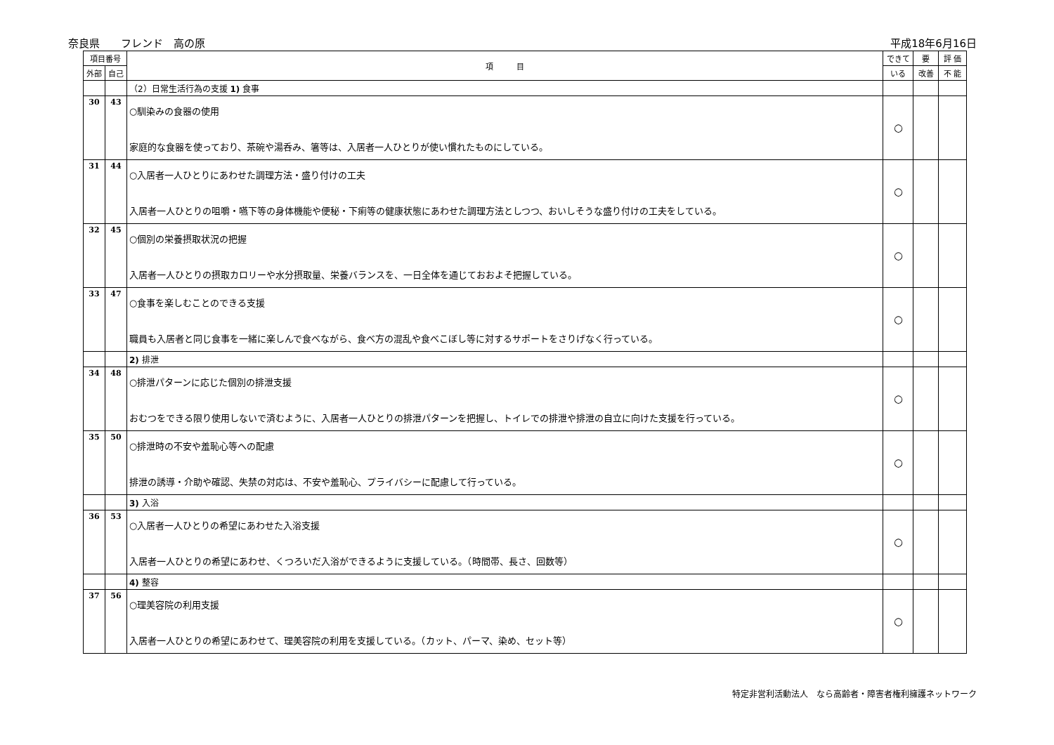奈良県　　フレンド　高の原 平成18年6月16日
| 項目番号 | | 項 目 | できて | 要 | 評 価 |
| --- | --- | --- | --- | --- | --- |
| 外部 | 自己 | | いる | 改善 | 不 能 |
| | | （2）日常生活行為の支援 1) 食事 | | | |
| 30 | 43 | ○馴染みの食器の使用 家庭的な食器を使っており、茶碗や湯呑み、箸等は、入居者一人ひとりが使い慣れたものにしている。 | ○ | | |
| 31 | 44 | ○入居者一人ひとりにあわせた調理方法・盛り付けの工夫 入居者一人ひとりの咀嚼・嚥下等の身体機能や便秘・下痢等の健康状態にあわせた調理方法としつつ、おいしそうな盛り付けの工夫をしている。 | ○ | | |
| 32 | 45 | ○個別の栄養摂取状況の把握 入居者一人ひとりの摂取カロリーや水分摂取量、栄養バランスを、一日全体を通じておおよそ把握している。 | ○ | | |
| 33 | 47 | ○食事を楽しむことのできる支援 職員も入居者と同じ食事を一緒に楽しんで食べながら、食べ方の混乱や食べこぼし等に対するサポートをさりげなく行っている。 | ○ | | |
| | | 2) 排泄 | | | |
| 34 | 48 | ○排泄パターンに応じた個別の排泄支援 おむつをできる限り使用しないで済むように、入居者一人ひとりの排泄パターンを把握し、トイレでの排泄や排泄の自立に向けた支援を行っている。 | ○ | | |
| 35 | 50 | ○排泄時の不安や羞恥心等への配慮 排泄の誘導・介助や確認、失禁の対応は、不安や羞恥心、プライバシーに配慮して行っている。 | ○ | | |
| | | 3) 入浴 | | | |
| 36 | 53 | ○入居者一人ひとりの希望にあわせた入浴支援 入居者一人ひとりの希望にあわせ、くつろいだ入浴ができるように支援している。（時間帯、長さ、回数等） | ○ | | |
| | | 4) 整容 | | | |
| 37 | 56 | ○理美容院の利用支援 入居者一人ひとりの希望にあわせて、理美容院の利用を支援している。（カット、パーマ、染め、セット等） | ○ | | |
特定非営利活動法人　なら高齢者・障害者権利擁護ネットワーク